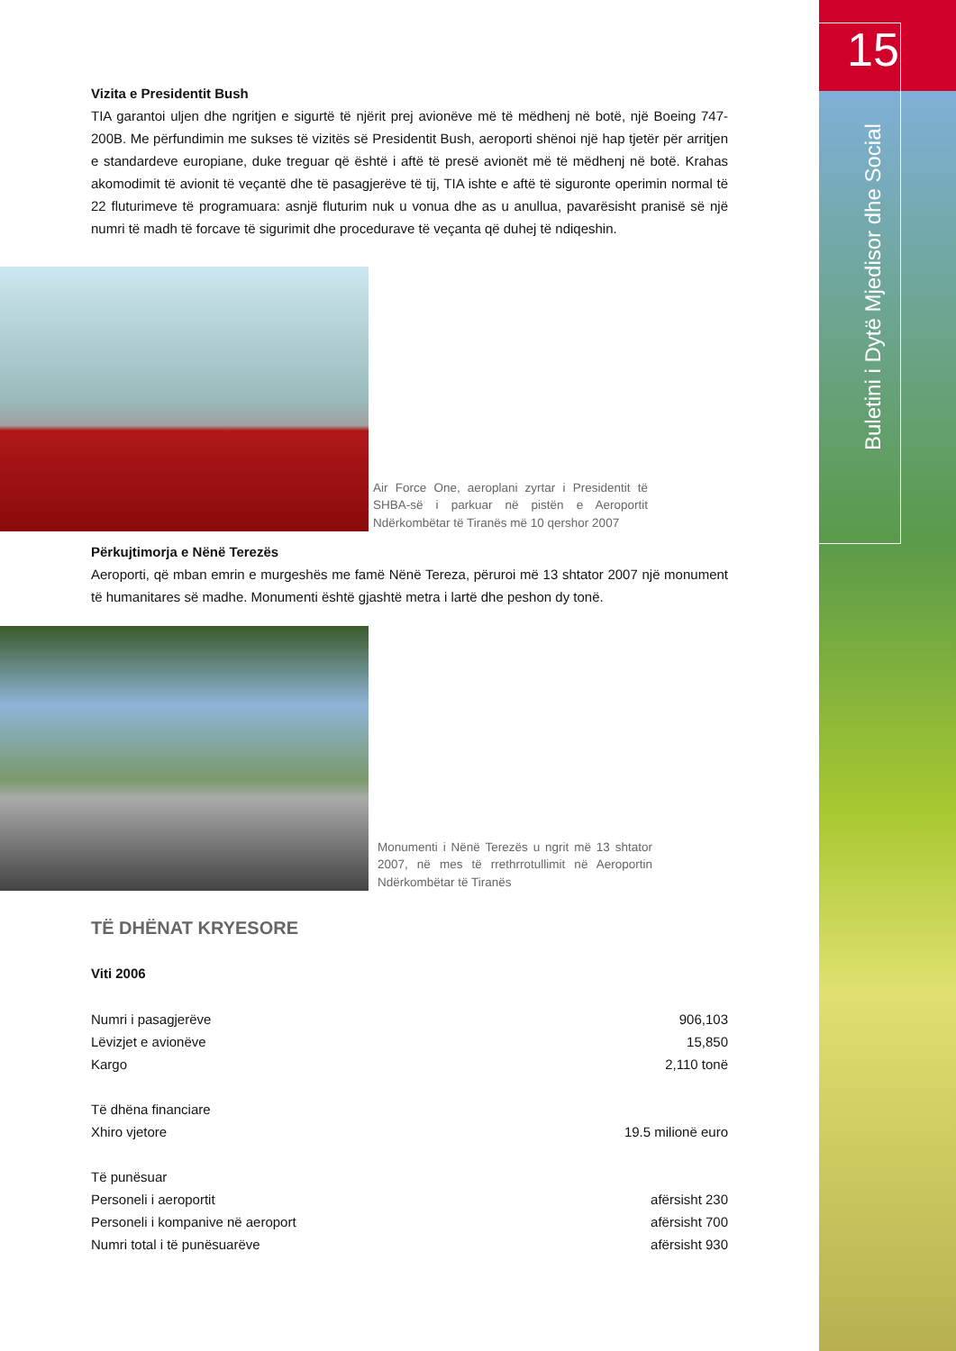15
Buletini i Dytë Mjedisor dhe Social
Vizita e Presidentit Bush
TIA garantoi uljen dhe ngritjen e sigurtë të njërit prej avionëve më të mëdhenj në botë, një Boeing 747-200B. Me përfundimin me sukses të vizitës së Presidentit Bush, aeroporti shënoi një hap tjetër për arritjen e standardeve europiane, duke treguar që është i aftë të presë avionët më të mëdhenj në botë. Krahas akomodimit të avionit të veçantë dhe të pasagjerëve të tij, TIA ishte e aftë të siguronte operimin normal të 22 fluturimeve të programuara: asnjë fluturim nuk u vonua dhe as u anullua, pavarësisht pranisë së një numri të madh të forcave të sigurimit dhe procedurave të veçanta që duhej të ndiqeshin.
Air Force One, aeroplani zyrtar i Presidentit të SHBA-së i parkuar në pistën e Aeroportit Ndërkombëtar të Tiranës më 10 qershor 2007
Përkujtimorja e Nënë Terezës
Aeroporti, që mban emrin e murgeshës me famë Nënë Tereza, përuroi më 13 shtator 2007 një monument të humanitares së madhe. Monumenti është gjashtë metra i lartë dhe peshon dy tonë.
Monumenti i Nënë Terezës u ngrit më 13 shtator 2007, në mes të rrethrrotullimit në Aeroportin Ndërkombëtar të Tiranës
TË DHËNAT KRYESORE
Viti 2006
| Numri i pasagjerëve | 906,103 |
| Lëvizjet e avionëve | 15,850 |
| Kargo | 2,110 tonë |
| Të dhëna financiare | |
| Xhiro vjetore | 19.5 milionë euro |
| Të punësuar | |
| Personeli i aeroportit | afërsisht 230 |
| Personeli i kompanive në aeroport | afërsisht 700 |
| Numri total i të punësuarëve | afërsisht 930 |